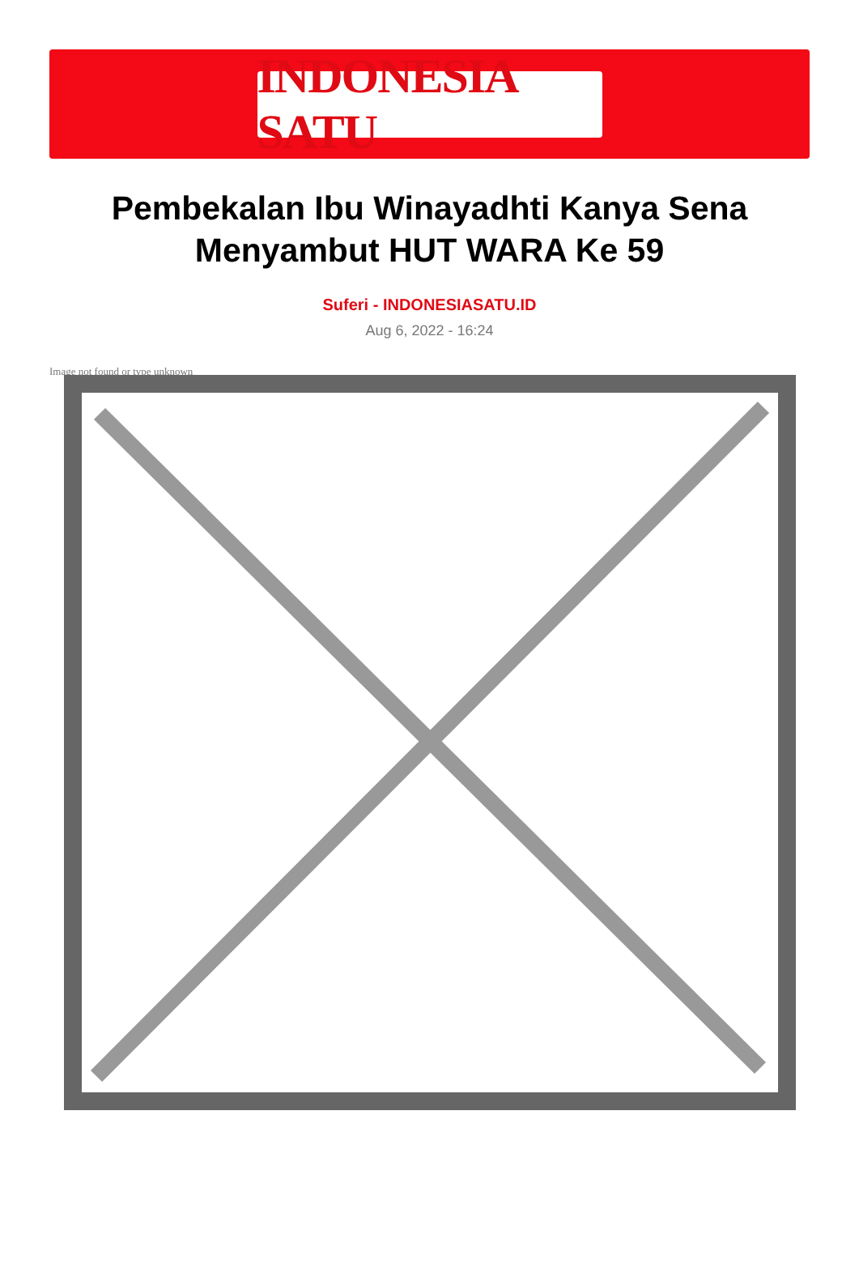INDONESIA SATU
Pembekalan Ibu Winayadhti Kanya Sena Menyambut HUT WARA Ke 59
Suferi - INDONESIASATU.ID
Aug 6, 2022 - 16:24
Image not found or type unknown